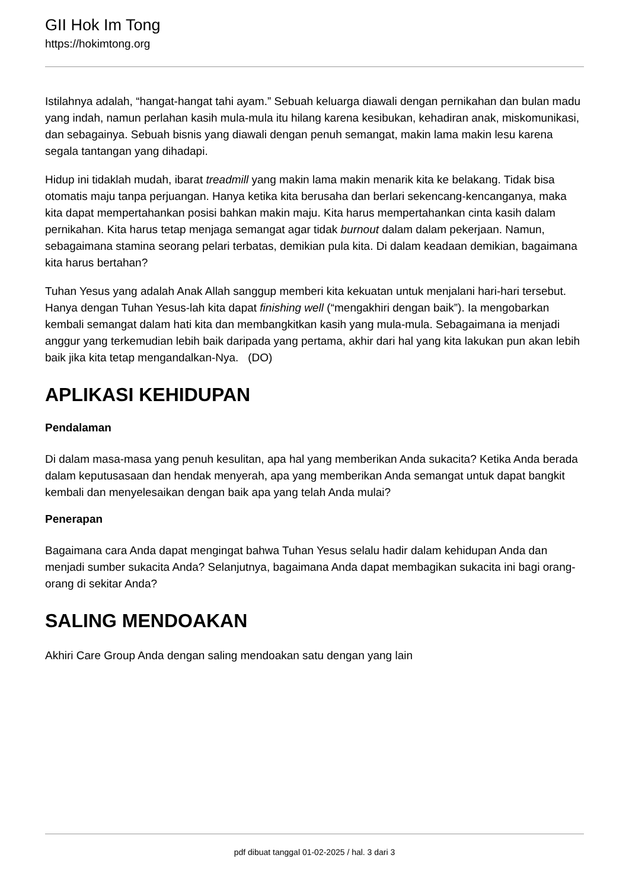GII Hok Im Tong
https://hokimtong.org
Istilahnya adalah, “hangat-hangat tahi ayam.” Sebuah keluarga diawali dengan pernikahan dan bulan madu yang indah, namun perlahan kasih mula-mula itu hilang karena kesibukan, kehadiran anak, miskomunikasi, dan sebagainya. Sebuah bisnis yang diawali dengan penuh semangat, makin lama makin lesu karena segala tantangan yang dihadapi.
Hidup ini tidaklah mudah, ibarat treadmill yang makin lama makin menarik kita ke belakang. Tidak bisa otomatis maju tanpa perjuangan. Hanya ketika kita berusaha dan berlari sekencang-kencanganya, maka kita dapat mempertahankan posisi bahkan makin maju. Kita harus mempertahankan cinta kasih dalam pernikahan. Kita harus tetap menjaga semangat agar tidak burnout dalam dalam pekerjaan. Namun, sebagaimana stamina seorang pelari terbatas, demikian pula kita. Di dalam keadaan demikian, bagaimana kita harus bertahan?
Tuhan Yesus yang adalah Anak Allah sanggup memberi kita kekuatan untuk menjalani hari-hari tersebut. Hanya dengan Tuhan Yesus-lah kita dapat finishing well (“mengakhiri dengan baik”). Ia mengobarkan kembali semangat dalam hati kita dan membangkitkan kasih yang mula-mula. Sebagaimana ia menjadi anggur yang terkemudian lebih baik daripada yang pertama, akhir dari hal yang kita lakukan pun akan lebih baik jika kita tetap mengandalkan-Nya. (DO)
APLIKASI KEHIDUPAN
Pendalaman
Di dalam masa-masa yang penuh kesulitan, apa hal yang memberikan Anda sukacita? Ketika Anda berada dalam keputusasaan dan hendak menyerah, apa yang memberikan Anda semangat untuk dapat bangkit kembali dan menyelesaikan dengan baik apa yang telah Anda mulai?
Penerapan
Bagaimana cara Anda dapat mengingat bahwa Tuhan Yesus selalu hadir dalam kehidupan Anda dan menjadi sumber sukacita Anda? Selanjutnya, bagaimana Anda dapat membagikan sukacita ini bagi orang-orang di sekitar Anda?
SALING MENDOAKAN
Akhiri Care Group Anda dengan saling mendoakan satu dengan yang lain
pdf dibuat tanggal 01-02-2025 / hal. 3 dari 3